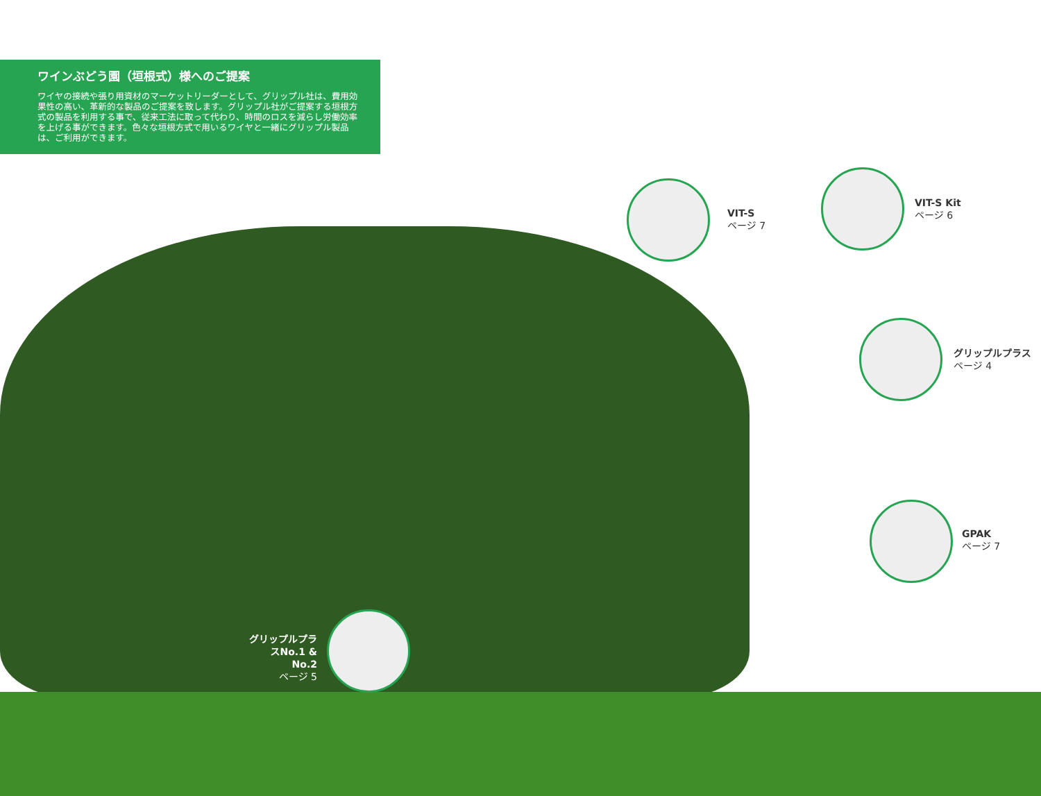ワインぶどう園（垣根式）様へのご提案
ワイヤの接続や張り用資材のマーケットリーダーとして、グリップル社は、費用効果性の高い、革新的な製品のご提案を致します。グリップル社がご提案する垣根方式の製品を利用する事で、従来工法に取って代わり、時間のロスを減らし労働効率を上げる事ができます。色々な垣根方式で用いるワイヤと一緒にグリップル製品は、ご利用ができます。
VIT-S
ページ 7
VIT-S Kit
ページ 6
グリップルプラス
ページ 4
GPAK
ページ 7
グリップルプラスNo.1 & No.2
ページ 5